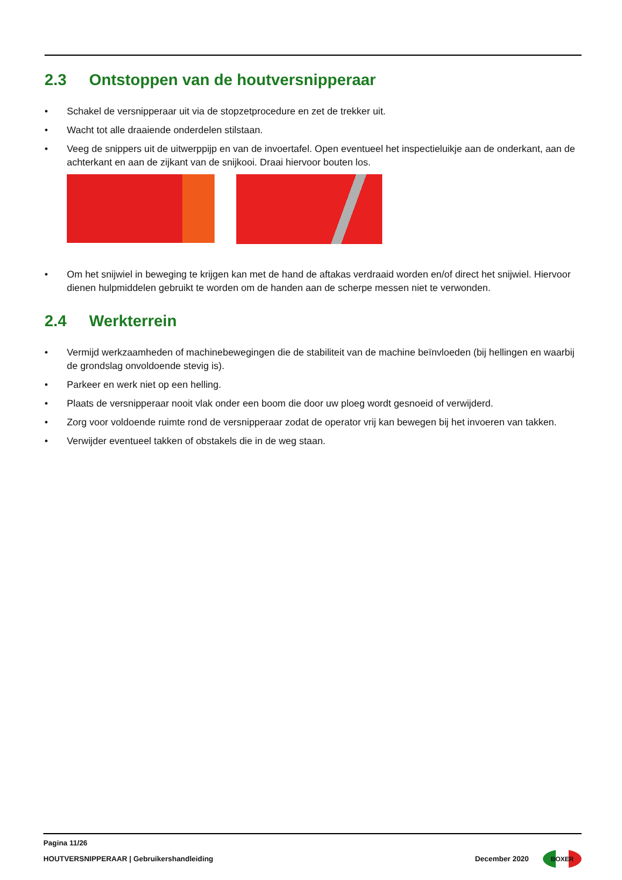2.3 Ontstoppen van de houtversnipperaar
• Schakel de versnipperaar uit via de stopzetprocedure en zet de trekker uit.
• Wacht tot alle draaiende onderdelen stilstaan.
• Veeg de snippers uit de uitwerppijp en van de invoertafel. Open eventueel het inspectieluikje aan de onderkant, aan de achterkant en aan de zijkant van de snijkooi. Draai hiervoor bouten los.
• Om het snijwiel in beweging te krijgen kan met de hand de aftakas verdraaid worden en/of direct het snijwiel. Hiervoor dienen hulpmiddelen gebruikt te worden om de handen aan de scherpe messen niet te verwonden.
2.4 Werkterrein
• Vermijd werkzaamheden of machinebewegingen die de stabiliteit van de machine beïnvloeden (bij hellingen en waarbij de grondslag onvoldoende stevig is).
• Parkeer en werk niet op een helling.
• Plaats de versnipperaar nooit vlak onder een boom die door uw ploeg wordt gesnoeid of verwijderd.
• Zorg voor voldoende ruimte rond de versnipperaar zodat de operator vrij kan bewegen bij het invoeren van takken.
• Verwijder eventueel takken of obstakels die in de weg staan.
Pagina 11/26
HOUTVERSNIPPERAAR | Gebruikershandleiding December 2020 BOXER